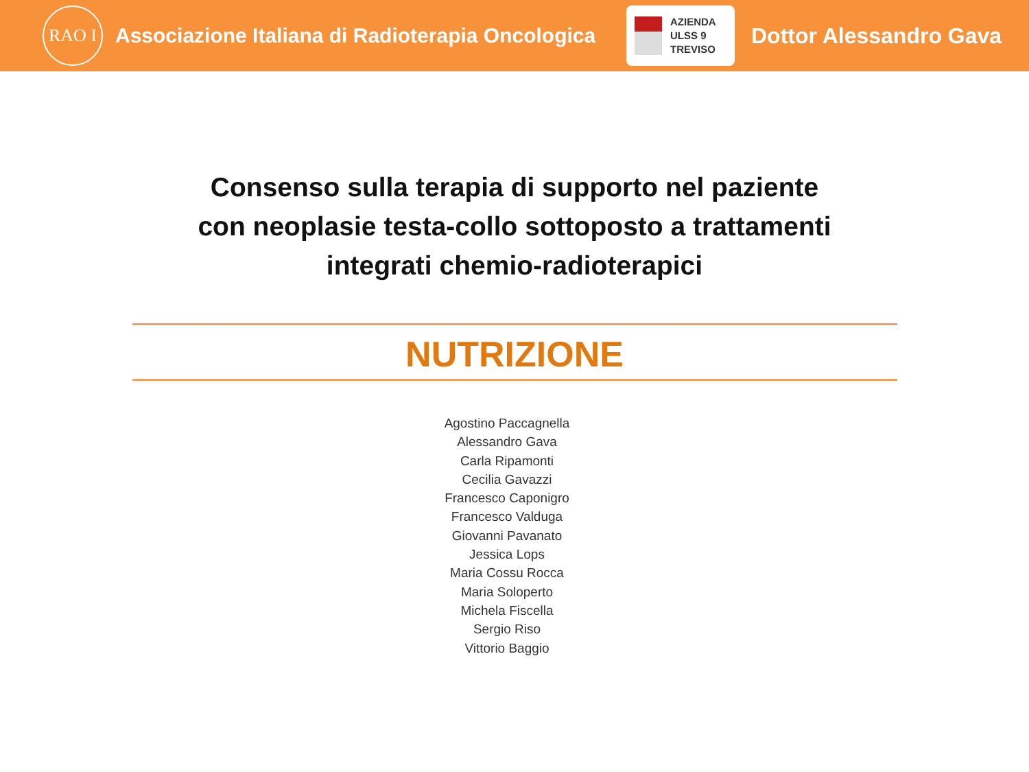RAO I
Associazione Italiana di Radioterapia Oncologica
AZIENDA
ULSS 9
TREVISO
Dottor Alessandro Gava
Consenso sulla terapia di supporto nel paziente
con neoplasie testa-collo sottoposto a trattamenti
integrati chemio-radioterapici
NUTRIZIONE
Agostino Paccagnella
Alessandro Gava
Carla Ripamonti
Cecilia Gavazzi
Francesco Caponigro
Francesco Valduga
Giovanni Pavanato
Jessica Lops
Maria Cossu Rocca
Maria Soloperto
Michela Fiscella
Sergio Riso
Vittorio Baggio